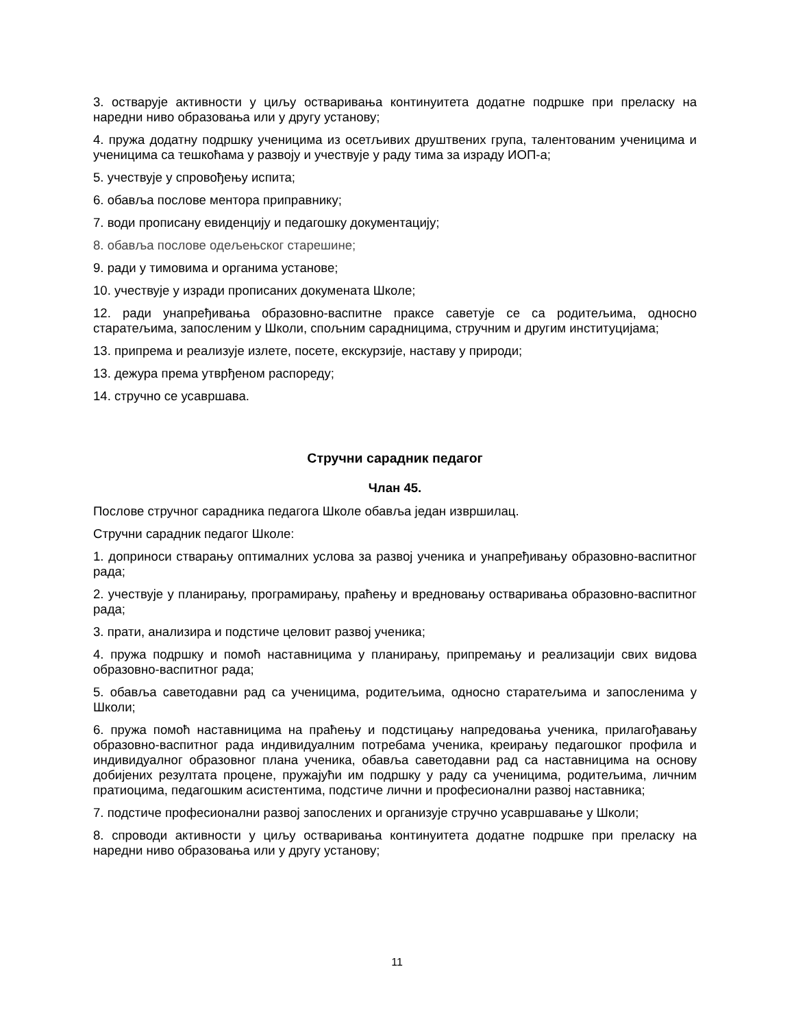3. остварује активности у циљу остваривања континуитета додатне подршке при преласку на наредни ниво образовања или у другу установу;
4. пружа додатну подршку ученицима из осетљивих друштвених група, талентованим ученицима и ученицима са тешкоћама у развоју и учествује у раду тима за израду ИОП-а;
5. учествује у спровођењу испита;
6. обавља послове ментора приправнику;
7. води прописану евиденцију и педагошку документацију;
8. обавља послове одељењског старешине;
9. ради у тимовима и органима установе;
10. учествује у изради прописаних докумената Школе;
12. ради унапређивања образовно-васпитне праксе саветује се са родитељима, односно старатељима, запосленим у Школи, спољним сарадницима, стручним и другим институцијама;
13. припрема и реализује излете, посете, екскурзије, наставу у природи;
13. дежура према утврђеном распореду;
14. стручно се усавршава.
Стручни сарадник педагог
Члан 45.
Послове стручног сарадника педагога Школе обавља један извршилац.
Стручни сарадник педагог Школе:
1. доприноси стварању оптималних услова за развој ученика и унапређивању образовно-васпитног рада;
2. учествује у планирању, програмирању, праћењу и вредновању остваривања образовно-васпитног рада;
3. прати, анализира и подстиче целовит развој ученика;
4. пружа подршку и помоћ наставницима у планирању, припремању и реализацији свих видова образовно-васпитног рада;
5. обавља саветодавни рад са ученицима, родитељима, односно старатељима и запосленима у Школи;
6. пружа помоћ наставницима на праћењу и подстицању напредовања ученика, прилагођавању образовно-васпитног рада индивидуалним потребама ученика, креирању педагошког профила и индивидуалног образовног плана ученика, обавља саветодавни рад са наставницима на основу добијених резултата процене, пружајући им подршку у раду са ученицима, родитељима, личним пратиоцима, педагошким асистентима, подстиче лични и професионални развој наставника;
7. подстиче професионални развој запослених и организује стручно усавршавање у Школи;
8. спроводи активности у циљу остваривања континуитета додатне подршке при преласку на наредни ниво образовања или у другу установу;
11